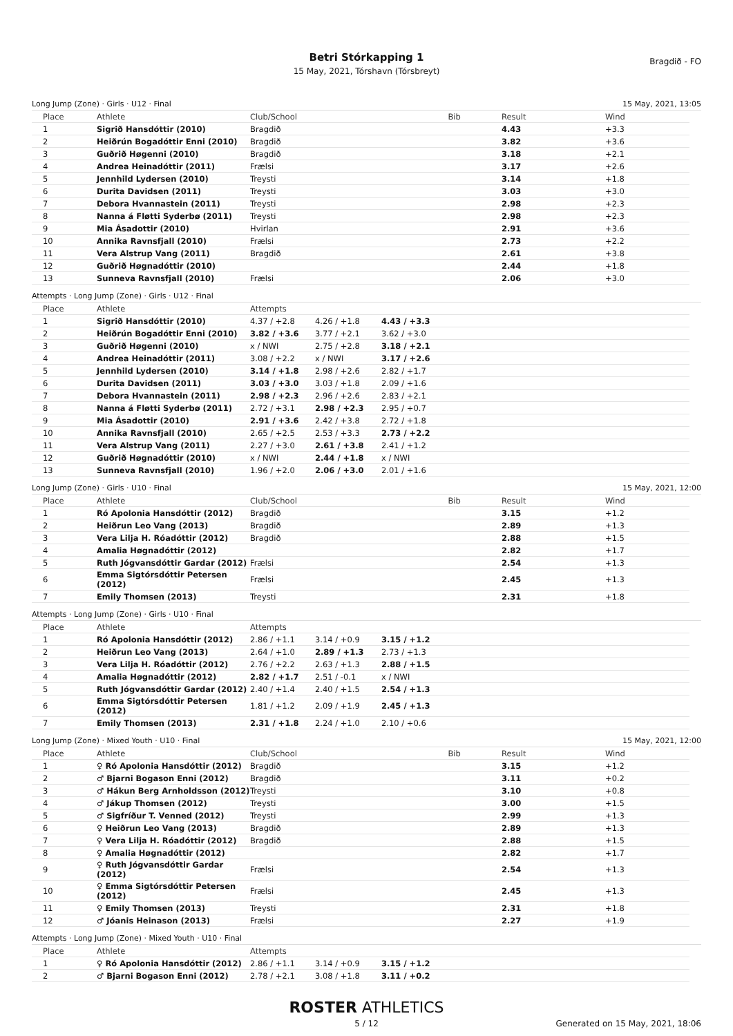Betri Stórkapping 1
15 May, 2021, Tórshavn (Tórsbreyt)
Bragdið - FO
Long Jump (Zone) · Girls · U12 · Final 15 May, 2021, 13:05
| Place | Athlete | Club/School | Bib | Result | Wind |
| --- | --- | --- | --- | --- | --- |
| 1 | Sigrið Hansdóttir (2010) | Bragdið | | 4.43 | +3.3 |
| 2 | Heiðrún Bogadóttir Enni (2010) | Bragdið | | 3.82 | +3.6 |
| 3 | Guðrið Høgenni (2010) | Bragdið | | 3.18 | +2.1 |
| 4 | Andrea Heinadóttir (2011) | Frælsi | | 3.17 | +2.6 |
| 5 | Jennhild Lydersen (2010) | Treysti | | 3.14 | +1.8 |
| 6 | Durita Davidsen (2011) | Treysti | | 3.03 | +3.0 |
| 7 | Debora Hvannastein (2011) | Treysti | | 2.98 | +2.3 |
| 8 | Nanna á Fløtti Syderbø (2011) | Treysti | | 2.98 | +2.3 |
| 9 | Mia Ásadottir (2010) | Hvirlan | | 2.91 | +3.6 |
| 10 | Annika Ravnsfjall (2010) | Frælsi | | 2.73 | +2.2 |
| 11 | Vera Alstrup Vang (2011) | Bragdið | | 2.61 | +3.8 |
| 12 | Guðrið Høgnadóttir (2010) | | | 2.44 | +1.8 |
| 13 | Sunneva Ravnsfjall (2010) | Frælsi | | 2.06 | +3.0 |
Attempts · Long Jump (Zone) · Girls · U12 · Final
| Place | Athlete | Attempts | | | |
| --- | --- | --- | --- | --- | --- |
| 1 | Sigrið Hansdóttir (2010) | 4.37 / +2.8 | 4.26 / +1.8 | 4.43 / +3.3 | |
| 2 | Heiðrún Bogadóttir Enni (2010) | 3.82 / +3.6 | 3.77 / +2.1 | 3.62 / +3.0 | |
| 3 | Guðrið Høgenni (2010) | x / NWI | 2.75 / +2.8 | 3.18 / +2.1 | |
| 4 | Andrea Heinadóttir (2011) | 3.08 / +2.2 | x / NWI | 3.17 / +2.6 | |
| 5 | Jennhild Lydersen (2010) | 3.14 / +1.8 | 2.98 / +2.6 | 2.82 / +1.7 | |
| 6 | Durita Davidsen (2011) | 3.03 / +3.0 | 3.03 / +1.8 | 2.09 / +1.6 | |
| 7 | Debora Hvannastein (2011) | 2.98 / +2.3 | 2.96 / +2.6 | 2.83 / +2.1 | |
| 8 | Nanna á Fløtti Syderbø (2011) | 2.72 / +3.1 | 2.98 / +2.3 | 2.95 / +0.7 | |
| 9 | Mia Ásadottir (2010) | 2.91 / +3.6 | 2.42 / +3.8 | 2.72 / +1.8 | |
| 10 | Annika Ravnsfjall (2010) | 2.65 / +2.5 | 2.53 / +3.3 | 2.73 / +2.2 | |
| 11 | Vera Alstrup Vang (2011) | 2.27 / +3.0 | 2.61 / +3.8 | 2.41 / +1.2 | |
| 12 | Guðrið Høgnadóttir (2010) | x / NWI | 2.44 / +1.8 | x / NWI | |
| 13 | Sunneva Ravnsfjall (2010) | 1.96 / +2.0 | 2.06 / +3.0 | 2.01 / +1.6 | |
Long Jump (Zone) · Girls · U10 · Final 15 May, 2021, 12:00
| Place | Athlete | Club/School | Bib | Result | Wind |
| --- | --- | --- | --- | --- | --- |
| 1 | Ró Apolonia Hansdóttir (2012) | Bragdið | | 3.15 | +1.2 |
| 2 | Heiðrun Leo Vang (2013) | Bragdið | | 2.89 | +1.3 |
| 3 | Vera Lilja H. Róadóttir (2012) | Bragdið | | 2.88 | +1.5 |
| 4 | Amalia Høgnadóttir (2012) | | | 2.82 | +1.7 |
| 5 | Ruth Jógvansdóttir Gardar (2012) | Frælsi | | 2.54 | +1.3 |
| 6 | Emma Sigtórsdóttir Petersen (2012) | Frælsi | | 2.45 | +1.3 |
| 7 | Emily Thomsen (2013) | Treysti | | 2.31 | +1.8 |
Attempts · Long Jump (Zone) · Girls · U10 · Final
| Place | Athlete | Attempts | | | |
| --- | --- | --- | --- | --- | --- |
| 1 | Ró Apolonia Hansdóttir (2012) | 2.86 / +1.1 | 3.14 / +0.9 | 3.15 / +1.2 | |
| 2 | Heiðrun Leo Vang (2013) | 2.64 / +1.0 | 2.89 / +1.3 | 2.73 / +1.3 | |
| 3 | Vera Lilja H. Róadóttir (2012) | 2.76 / +2.2 | 2.63 / +1.3 | 2.88 / +1.5 | |
| 4 | Amalia Høgnadóttir (2012) | 2.82 / +1.7 | 2.51 / -0.1 | x / NWI | |
| 5 | Ruth Jógvansdóttir Gardar (2012) | 2.40 / +1.4 | 2.40 / +1.5 | 2.54 / +1.3 | |
| 6 | Emma Sigtórsdóttir Petersen (2012) | 1.81 / +1.2 | 2.09 / +1.9 | 2.45 / +1.3 | |
| 7 | Emily Thomsen (2013) | 2.31 / +1.8 | 2.24 / +1.0 | 2.10 / +0.6 | |
Long Jump (Zone) · Mixed Youth · U10 · Final 15 May, 2021, 12:00
| Place | Athlete | Club/School | Bib | Result | Wind |
| --- | --- | --- | --- | --- | --- |
| 1 | ♀ Ró Apolonia Hansdóttir (2012) | Bragdið | | 3.15 | +1.2 |
| 2 | ♂ Bjarni Bogason Enni (2012) | Bragdið | | 3.11 | +0.2 |
| 3 | ♂ Hákun Berg Arnholdsson (2012) | Treysti | | 3.10 | +0.8 |
| 4 | ♂ Jákup Thomsen (2012) | Treysti | | 3.00 | +1.5 |
| 5 | ♂ Sigfríður T. Venned (2012) | Treysti | | 2.99 | +1.3 |
| 6 | ♀ Heiðrun Leo Vang (2013) | Bragdið | | 2.89 | +1.3 |
| 7 | ♀ Vera Lilja H. Róadóttir (2012) | Bragdið | | 2.88 | +1.5 |
| 8 | ♀ Amalia Høgnadóttir (2012) | | | 2.82 | +1.7 |
| 9 | ♀ Ruth Jógvansdóttir Gardar (2012) | Frælsi | | 2.54 | +1.3 |
| 10 | ♀ Emma Sigtórsdóttir Petersen (2012) | Frælsi | | 2.45 | +1.3 |
| 11 | ♀ Emily Thomsen (2013) | Treysti | | 2.31 | +1.8 |
| 12 | ♂ Jóanis Heinason (2013) | Frælsi | | 2.27 | +1.9 |
Attempts · Long Jump (Zone) · Mixed Youth · U10 · Final
| Place | Athlete | Attempts | | | |
| --- | --- | --- | --- | --- | --- |
| 1 | ♀ Ró Apolonia Hansdóttir (2012) | 2.86 / +1.1 | 3.14 / +0.9 | 3.15 / +1.2 | |
| 2 | ♂ Bjarni Bogason Enni (2012) | 2.78 / +2.1 | 3.08 / +1.8 | 3.11 / +0.2 | |
ROSTER ATHLETICS
5 / 12 Generated on 15 May, 2021, 18:06